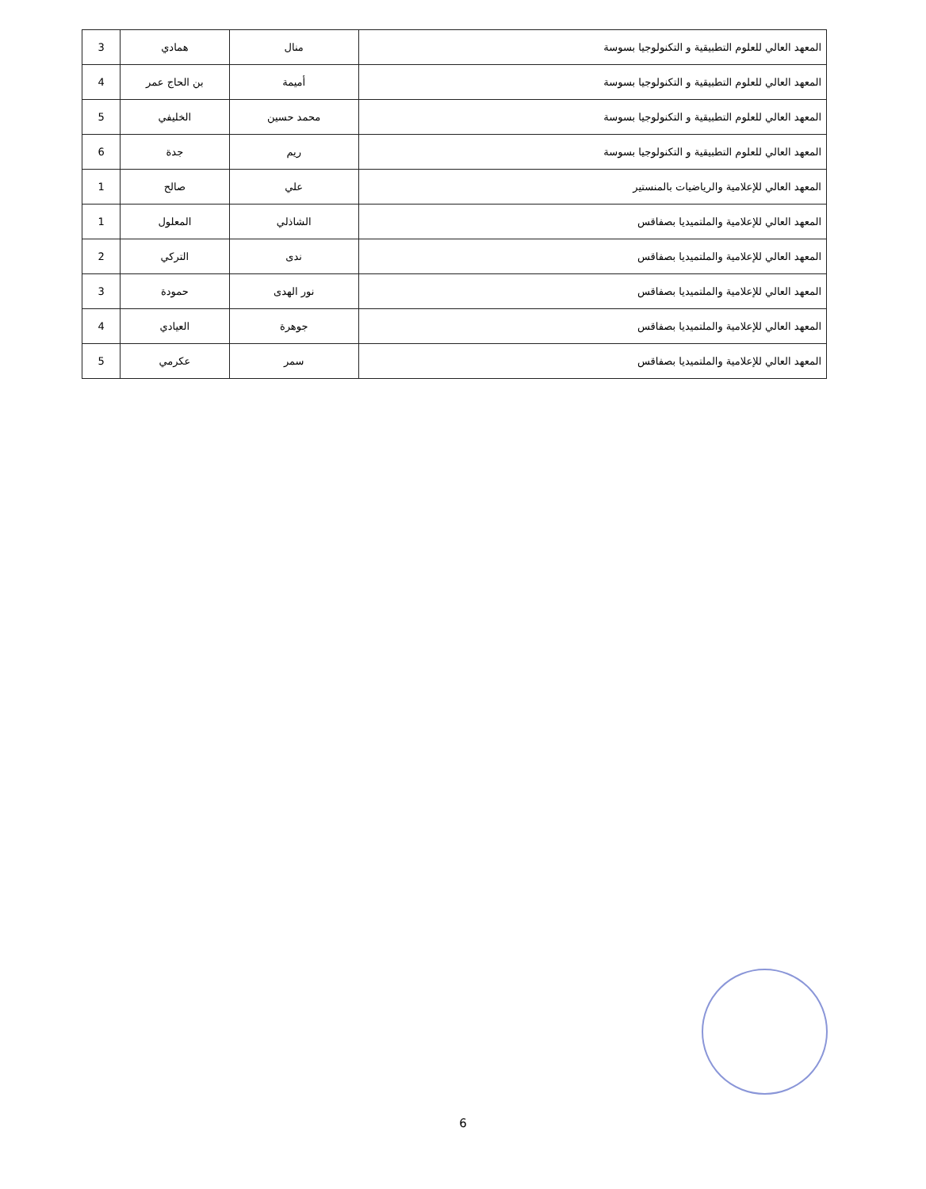| المعهد العالي للعلوم التطبيقية و التكنولوجيا بسوسة | منال | همادي | 3 |
| المعهد العالي للعلوم التطبيقية و التكنولوجيا بسوسة | أميمة | بن الحاج عمر | 4 |
| المعهد العالي للعلوم التطبيقية و التكنولوجيا بسوسة | محمد حسين | الخليفي | 5 |
| المعهد العالي للعلوم التطبيقية و التكنولوجيا بسوسة | ريم | جدة | 6 |
| المعهد العالي للإعلامية والرياضيات بالمنستير | علي | صالح | 1 |
| المعهد العالي للإعلامية والملتميديا بصفاقس | الشاذلي | المعلول | 1 |
| المعهد العالي للإعلامية والملتميديا بصفاقس | ندى | التركي | 2 |
| المعهد العالي للإعلامية والملتميديا بصفاقس | نور الهدى | حمودة | 3 |
| المعهد العالي للإعلامية والملتميديا بصفاقس | جوهرة | العيادي | 4 |
| المعهد العالي للإعلامية والملتميديا بصفاقس | سمر | عكرمي | 5 |
6